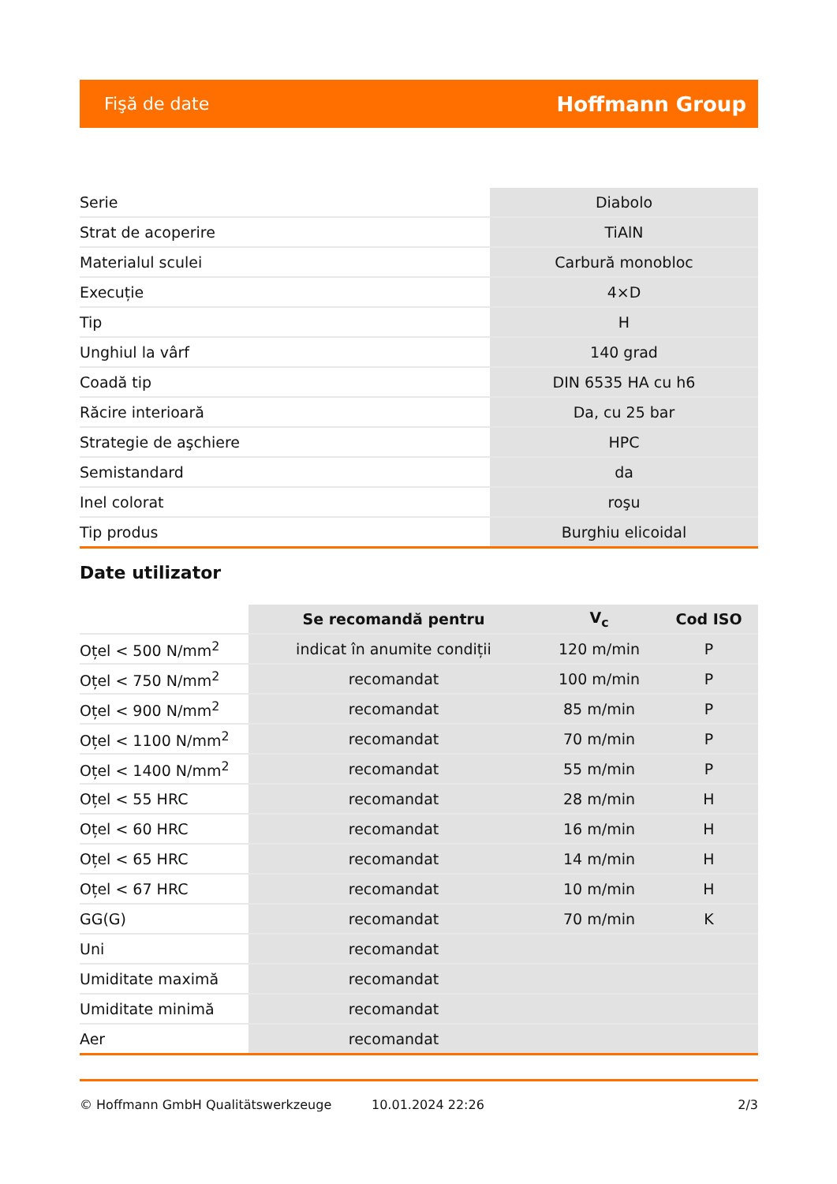Fişă de date Hoffmann Group
| Serie | Diabolo |
| Strat de acoperire | TiAlN |
| Materialul sculei | Carbură monobloc |
| Execuție | 4×D |
| Tip | H |
| Unghiul la vârf | 140 grad |
| Coadă tip | DIN 6535 HA cu h6 |
| Răcire interioară | Da, cu 25 bar |
| Strategie de aşchiere | HPC |
| Semistandard | da |
| Inel colorat | roşu |
| Tip produs | Burghiu elicoidal |
Date utilizator
| | Se recomandă pentru | V<sub>c</sub> | Cod ISO |
| --- | --- | --- | --- |
| Oțel < 500 N/mm<sup>2</sup> | indicat în anumite condiții | 120 m/min | P |
| Oțel < 750 N/mm<sup>2</sup> | recomandat | 100 m/min | P |
| Oțel < 900 N/mm<sup>2</sup> | recomandat | 85 m/min | P |
| Oțel < 1100 N/mm<sup>2</sup> | recomandat | 70 m/min | P |
| Oțel < 1400 N/mm<sup>2</sup> | recomandat | 55 m/min | P |
| Oțel < 55 HRC | recomandat | 28 m/min | H |
| Oțel < 60 HRC | recomandat | 16 m/min | H |
| Oțel < 65 HRC | recomandat | 14 m/min | H |
| Oțel < 67 HRC | recomandat | 10 m/min | H |
| GG(G) | recomandat | 70 m/min | K |
| Uni | recomandat | | |
| Umiditate maximă | recomandat | | |
| Umiditate minimă | recomandat | | |
| Aer | recomandat | | |
© Hoffmann GmbH Qualitätswerkzeuge 10.01.2024 22:26 2/3